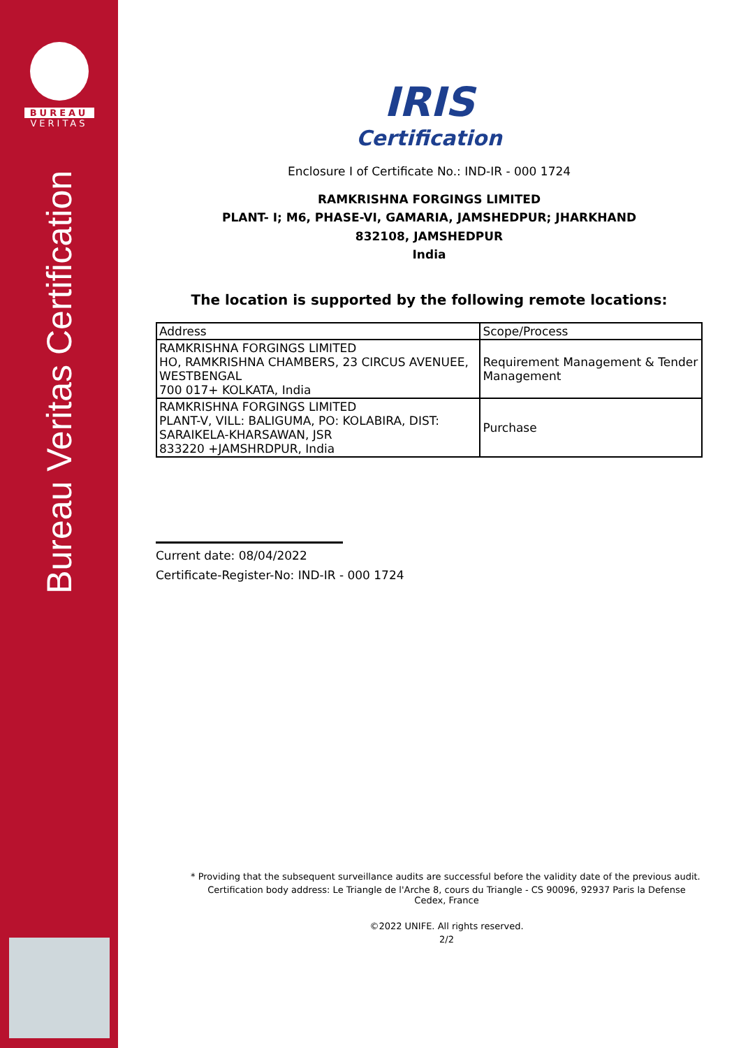BUREAU
VERITAS
Bureau Veritas Certification
IRIS
Certification
Enclosure I of Certificate No.: IND-IR - 000 1724
RAMKRISHNA FORGINGS LIMITED
PLANT- I; M6, PHASE-VI, GAMARIA, JAMSHEDPUR; JHARKHAND
832108, JAMSHEDPUR
India
The location is supported by the following remote locations:
| Address | Scope/Process |
| RAMKRISHNA FORGINGS LIMITED HO, RAMKRISHNA CHAMBERS, 23 CIRCUS AVENUEE, WESTBENGAL 700 017+ KOLKATA, India | Requirement Management & Tender Management |
| RAMKRISHNA FORGINGS LIMITED PLANT-V, VILL: BALIGUMA, PO: KOLABIRA, DIST: SARAIKELA-KHARSAWAN, JSR 833220 +JAMSHRDPUR, India | Purchase |
Current date: 08/04/2022
Certificate-Register-No: IND-IR - 000 1724
* Providing that the subsequent surveillance audits are successful before the validity date of the previous audit.
Certification body address: Le Triangle de l'Arche 8, cours du Triangle - CS 90096, 92937 Paris la Defense Cedex, France
©2022 UNIFE. All rights reserved.
2/2